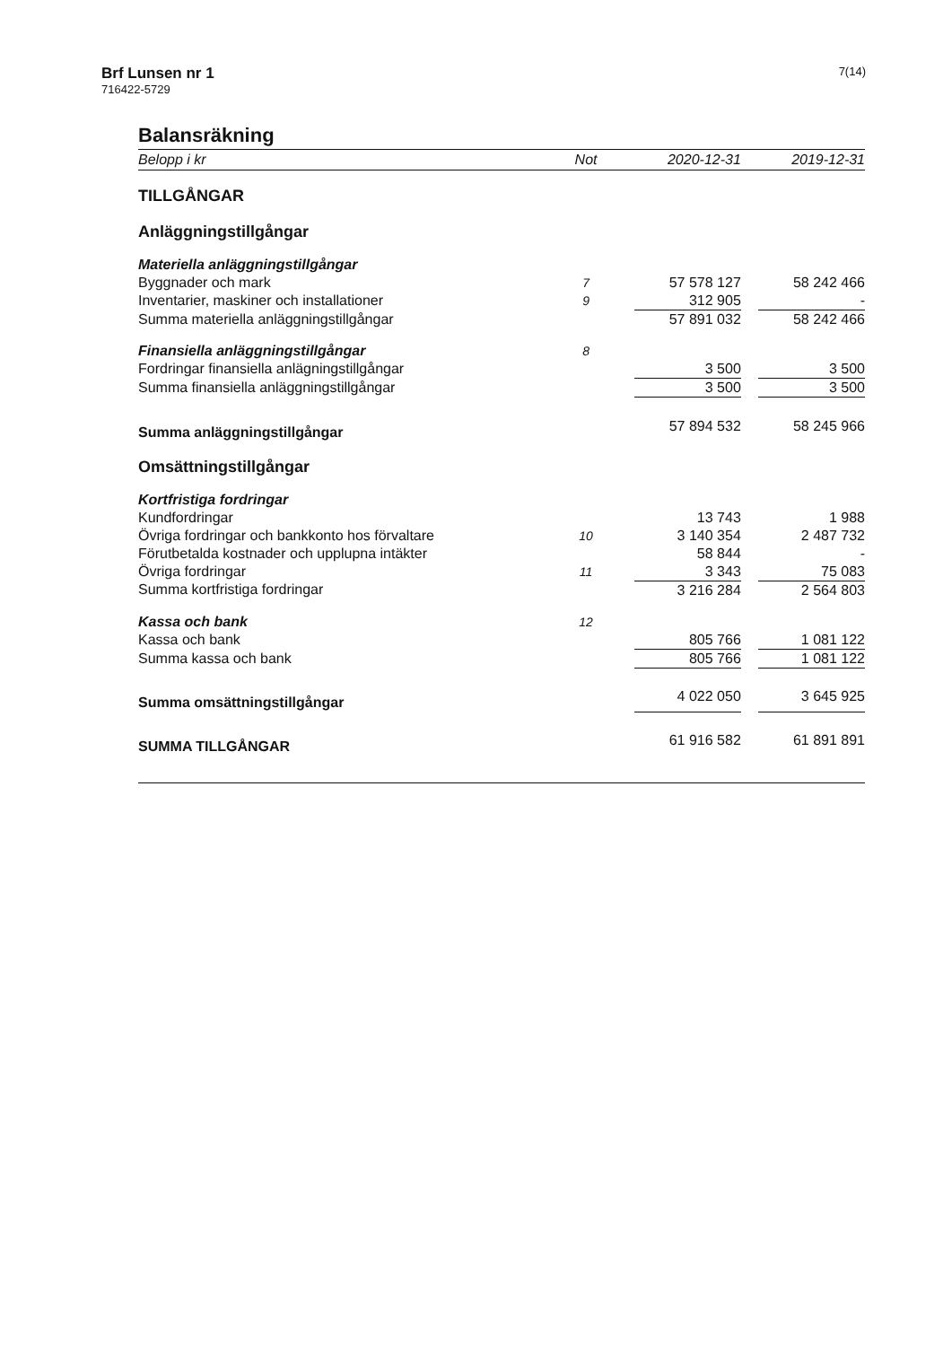Brf Lunsen nr 1
716422-5729
7(14)
Balansräkning
| Belopp i kr | Not | 2020-12-31 | | 2019-12-31 |
| --- | --- | --- | --- | --- |
| TILLGÅNGAR | | | | |
| Anläggningstillgångar | | | | |
| Materiella anläggningstillgångar | | | | |
| Byggnader och mark | 7 | 57 578 127 | | 58 242 466 |
| Inventarier, maskiner och installationer | 9 | 312 905 | | - |
| Summa materiella anläggningstillgångar | | 57 891 032 | | 58 242 466 |
| Finansiella anläggningstillgångar | 8 | | | |
| Fordringar finansiella anlägningstillgångar | | 3 500 | | 3 500 |
| Summa finansiella anläggningstillgångar | | 3 500 | | 3 500 |
| Summa anläggningstillgångar | | 57 894 532 | | 58 245 966 |
| Omsättningstillgångar | | | | |
| Kortfristiga fordringar | | | | |
| Kundfordringar | | 13 743 | | 1 988 |
| Övriga fordringar och bankkonto hos förvaltare | 10 | 3 140 354 | | 2 487 732 |
| Förutbetalda kostnader och upplupna intäkter | | 58 844 | | - |
| Övriga fordringar | 11 | 3 343 | | 75 083 |
| Summa kortfristiga fordringar | | 3 216 284 | | 2 564 803 |
| Kassa och bank | 12 | | | |
| Kassa och bank | | 805 766 | | 1 081 122 |
| Summa kassa och bank | | 805 766 | | 1 081 122 |
| Summa omsättningstillgångar | | 4 022 050 | | 3 645 925 |
| SUMMA TILLGÅNGAR | | 61 916 582 | | 61 891 891 |